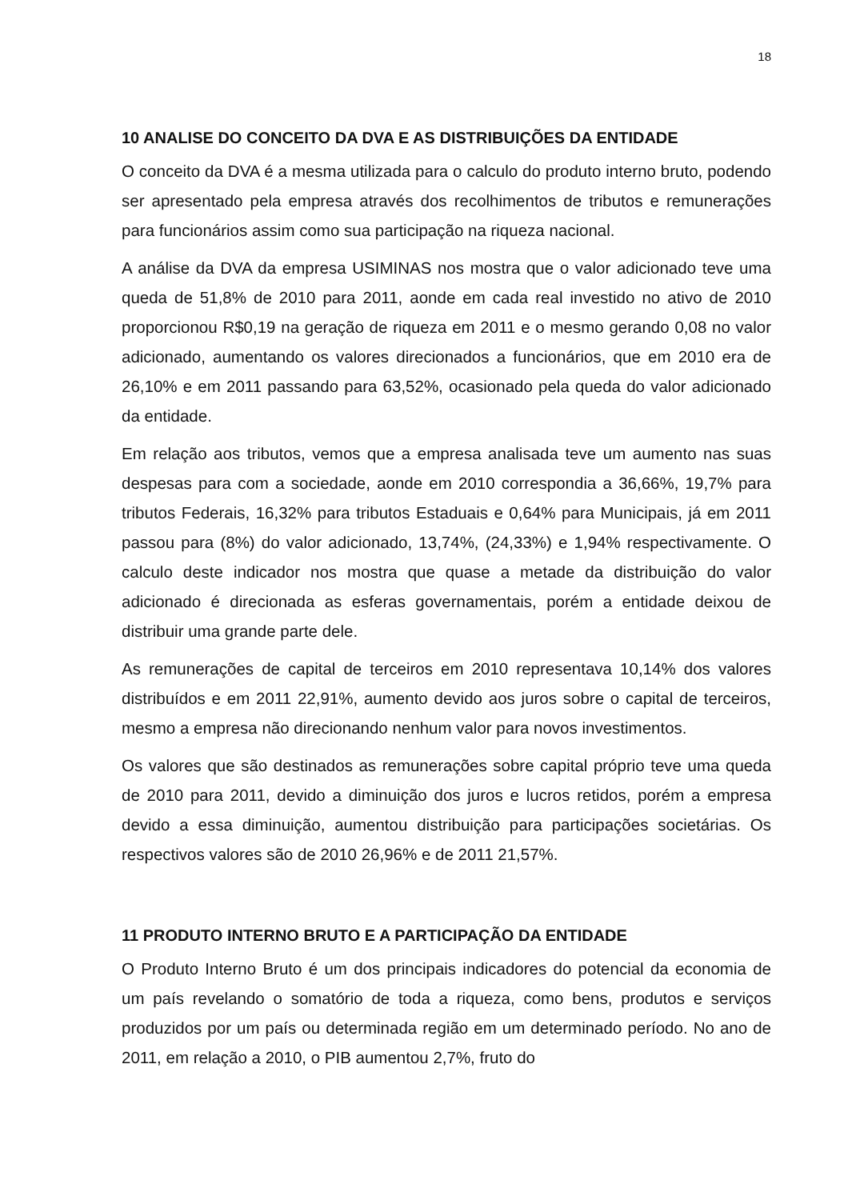18
10 ANALISE DO CONCEITO DA DVA E AS DISTRIBUIÇÕES DA ENTIDADE
O conceito da DVA é a mesma utilizada para o calculo do produto interno bruto, podendo ser apresentado pela empresa através dos recolhimentos de tributos e remunerações para funcionários assim como sua participação na riqueza nacional.
A análise da DVA da empresa USIMINAS nos mostra que o valor adicionado teve uma queda de 51,8% de 2010 para 2011, aonde em cada real investido no ativo de 2010 proporcionou R$0,19 na geração de riqueza em 2011 e o mesmo gerando 0,08 no valor adicionado, aumentando os valores direcionados a funcionários, que em 2010 era de 26,10% e em 2011 passando para 63,52%, ocasionado pela queda do valor adicionado da entidade.
Em relação aos tributos, vemos que a empresa analisada teve um aumento nas suas despesas para com a sociedade, aonde em 2010 correspondia a 36,66%, 19,7% para tributos Federais, 16,32% para tributos Estaduais e 0,64% para Municipais, já em 2011 passou para (8%) do valor adicionado, 13,74%, (24,33%) e 1,94% respectivamente. O calculo deste indicador nos mostra que quase a metade da distribuição do valor adicionado é direcionada as esferas governamentais, porém a entidade deixou de distribuir uma grande parte dele.
As remunerações de capital de terceiros em 2010 representava 10,14% dos valores distribuídos e em 2011 22,91%, aumento devido aos juros sobre o capital de terceiros, mesmo a empresa não direcionando nenhum valor para novos investimentos.
Os valores que são destinados as remunerações sobre capital próprio teve uma queda de 2010 para 2011, devido a diminuição dos juros e lucros retidos, porém a empresa devido a essa diminuição, aumentou distribuição para participações societárias. Os respectivos valores são de 2010 26,96% e de 2011 21,57%.
11 PRODUTO INTERNO BRUTO E A PARTICIPAÇÃO DA ENTIDADE
O Produto Interno Bruto é um dos principais indicadores do potencial da economia de um país revelando o somatório de toda a riqueza, como bens, produtos e serviços produzidos por um país ou determinada região em um determinado período. No ano de 2011, em relação a 2010, o PIB aumentou 2,7%, fruto do